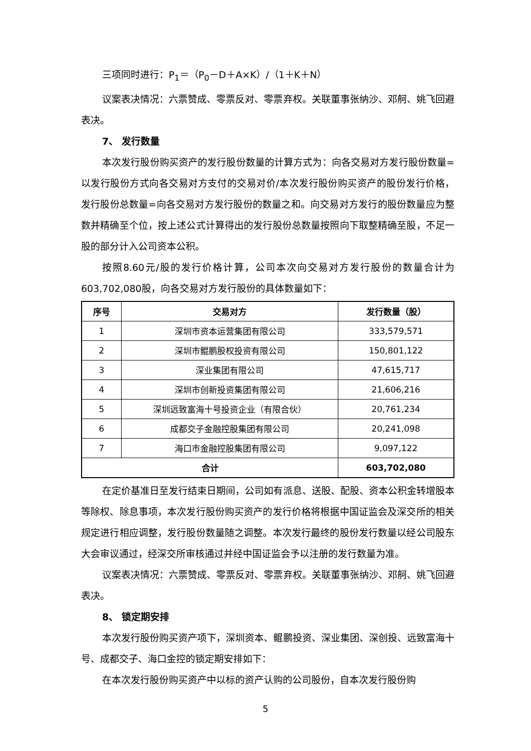三项同时进行：P<sub>1</sub>＝（P<sub>0</sub>－D＋A×K）/（1＋K＋N）
议案表决情况：六票赞成、零票反对、零票弃权。关联董事张纳沙、邓舸、姚飞回避表决。
7、 发行数量
本次发行股份购买资产的发行股份数量的计算方式为：向各交易对方发行股份数量=以发行股份方式向各交易对方支付的交易对价/本次发行股份购买资产的股份发行价格，发行股份总数量=向各交易对方发行股份的数量之和。向交易对方发行的股份数量应为整数并精确至个位，按上述公式计算得出的发行股份总数量按照向下取整精确至股，不足一股的部分计入公司资本公积。
按照8.60元/股的发行价格计算，公司本次向交易对方发行股份的数量合计为603,702,080股，向各交易对方发行股份的具体数量如下：
| 序号 | 交易对方 | 发行数量（股） |
| --- | --- | --- |
| 1 | 深圳市资本运营集团有限公司 | 333,579,571 |
| 2 | 深圳市鲲鹏股权投资有限公司 | 150,801,122 |
| 3 | 深业集团有限公司 | 47,615,717 |
| 4 | 深圳市创新投资集团有限公司 | 21,606,216 |
| 5 | 深圳远致富海十号投资企业（有限合伙） | 20,761,234 |
| 6 | 成都交子金融控股集团有限公司 | 20,241,098 |
| 7 | 海口市金融控股集团有限公司 | 9,097,122 |
| 合计 | | 603,702,080 |
在定价基准日至发行结束日期间，公司如有派息、送股、配股、资本公积金转增股本等除权、除息事项，本次发行股份购买资产的发行价格将根据中国证监会及深交所的相关规定进行相应调整，发行股份数量随之调整。本次发行最终的股份发行数量以经公司股东大会审议通过，经深交所审核通过并经中国证监会予以注册的发行数量为准。
议案表决情况：六票赞成、零票反对、零票弃权。关联董事张纳沙、邓舸、姚飞回避表决。
8、 锁定期安排
本次发行股份购买资产项下，深圳资本、鲲鹏投资、深业集团、深创投、远致富海十号、成都交子、海口金控的锁定期安排如下：
在本次发行股份购买资产中以标的资产认购的公司股份，自本次发行股份购
5